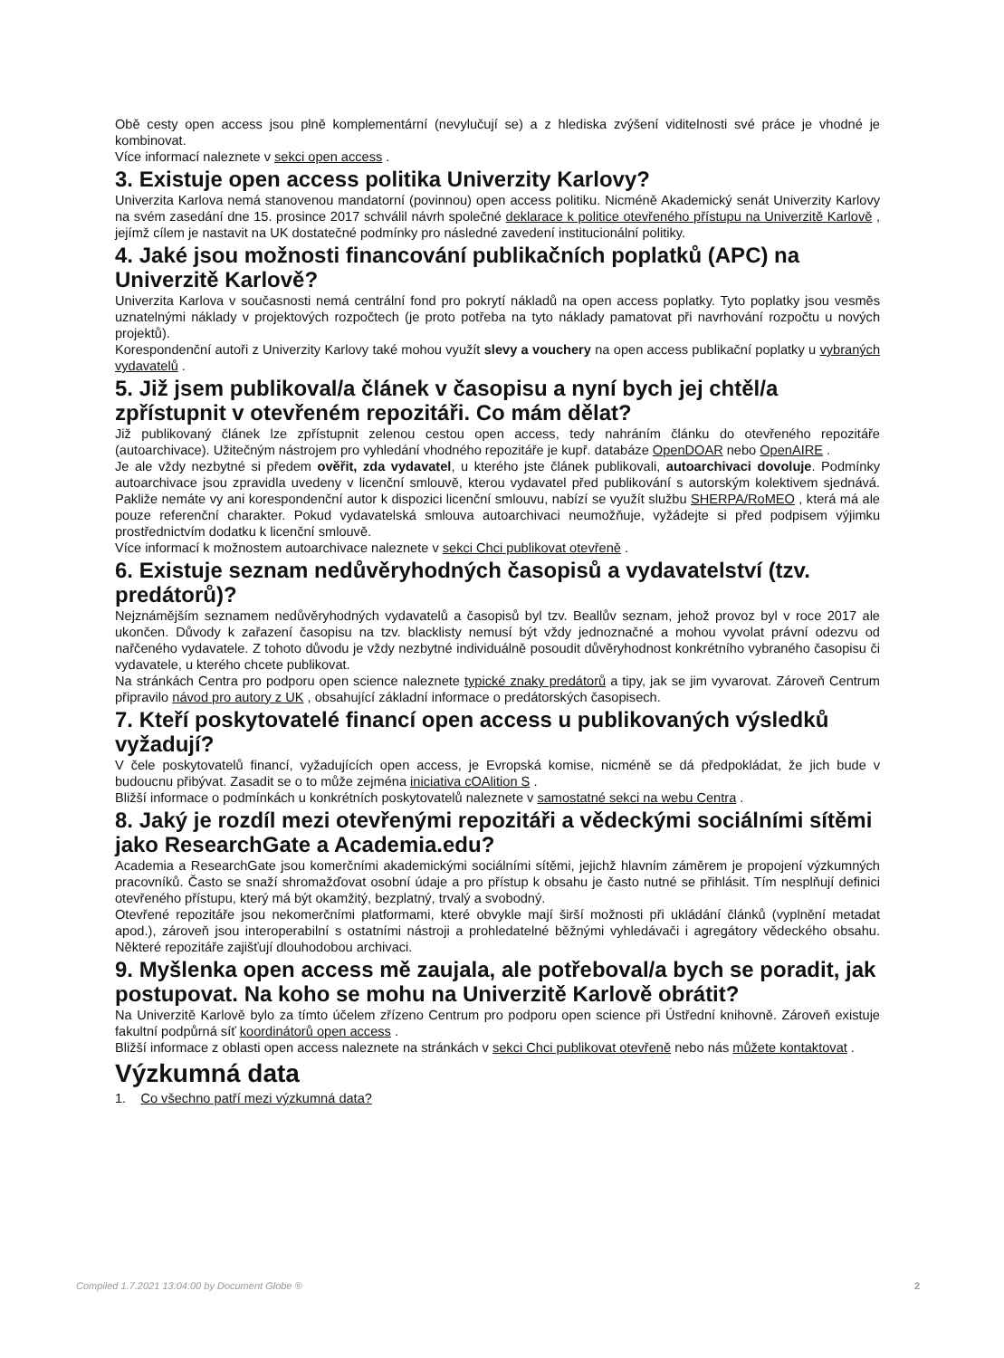Obě cesty open access jsou plně komplementární (nevylučují se) a z hlediska zvýšení viditelnosti své práce je vhodné je kombinovat.
Více informací naleznete v sekci open access .
3. Existuje open access politika Univerzity Karlovy?
Univerzita Karlova nemá stanovenou mandatorní (povinnou) open access politiku. Nicméně Akademický senát Univerzity Karlovy na svém zasedání dne 15. prosince 2017 schválil návrh společné deklarace k politice otevřeného přístupu na Univerzitě Karlově , jejímž cílem je nastavit na UK dostatečné podmínky pro následné zavedení institucionální politiky.
4. Jaké jsou možnosti financování publikačních poplatků (APC) na Univerzitě Karlově?
Univerzita Karlova v současnosti nemá centrální fond pro pokrytí nákladů na open access poplatky. Tyto poplatky jsou vesměs uznatelnými náklady v projektových rozpočtech (je proto potřeba na tyto náklady pamatovat při navrhování rozpočtu u nových projektů).
Korespondenční autoři z Univerzity Karlovy také mohou využít slevy a vouchery na open access publikační poplatky u vybraných vydavatelů .
5. Již jsem publikoval/a článek v časopisu a nyní bych jej chtěl/a zpřístupnit v otevřeném repozitáři. Co mám dělat?
Již publikovaný článek lze zpřístupnit zelenou cestou open access, tedy nahráním článku do otevřeného repozitáře (autoarchivace). Užitečným nástrojem pro vyhledání vhodného repozitáře je kupř. databáze OpenDOAR nebo OpenAIRE .
Je ale vždy nezbytné si předem ověřit, zda vydavatel, u kterého jste článek publikovali, autoarchivaci dovoluje. Podmínky autoarchivace jsou zpravidla uvedeny v licenční smlouvě, kterou vydavatel před publikování s autorským kolektivem sjednává. Pakliže nemáte vy ani korespondenční autor k dispozici licenční smlouvu, nabízí se využít službu SHERPA/RoMEO , která má ale pouze referenční charakter. Pokud vydavatelská smlouva autoarchivaci neumožňuje, vyžádejte si před podpisem výjimku prostřednictvím dodatku k licenční smlouvě.
Více informací k možnostem autoarchivace naleznete v sekci Chci publikovat otevřeně .
6. Existuje seznam nedůvěryhodných časopisů a vydavatelství (tzv. predátorů)?
Nejznámějším seznamem nedůvěryhodných vydavatelů a časopisů byl tzv. Beallův seznam, jehož provoz byl v roce 2017 ale ukončen. Důvody k zařazení časopisu na tzv. blacklisty nemusí být vždy jednoznačné a mohou vyvolat právní odezvu od nařčeného vydavatele. Z tohoto důvodu je vždy nezbytné individuálně posoudit důvěryhodnost konkrétního vybraného časopisu či vydavatele, u kterého chcete publikovat.
Na stránkách Centra pro podporu open science naleznete typické znaky predátorů a tipy, jak se jim vyvarovat. Zároveň Centrum připravilo návod pro autory z UK , obsahující základní informace o predátorských časopisech.
7. Kteří poskytovatelé financí open access u publikovaných výsledků vyžadují?
V čele poskytovatelů financí, vyžadujících open access, je Evropská komise, nicméně se dá předpokládat, že jich bude v budoucnu přibývat. Zasadit se o to může zejména iniciativa cOAlition S .
Bližší informace o podmínkách u konkrétních poskytovatelů naleznete v samostatné sekci na webu Centra .
8. Jaký je rozdíl mezi otevřenými repozitáři a vědeckými sociálními sítěmi jako ResearchGate a Academia.edu?
Academia a ResearchGate jsou komerčními akademickými sociálními sítěmi, jejichž hlavním záměrem je propojení výzkumných pracovníků. Často se snaží shromažďovat osobní údaje a pro přístup k obsahu je často nutné se přihlásit. Tím nesplňují definici otevřeného přístupu, který má být okamžitý, bezplatný, trvalý a svobodný.
Otevřené repozitáře jsou nekomerčními platformami, které obvykle mají širší možnosti při ukládání článků (vyplnění metadat apod.), zároveň jsou interoperabilní s ostatními nástroji a prohledatelné běžnými vyhledávači i agregátory vědeckého obsahu. Některé repozitáře zajišťují dlouhodobou archivaci.
9. Myšlenka open access mě zaujala, ale potřeboval/a bych se poradit, jak postupovat. Na koho se mohu na Univerzitě Karlově obrátit?
Na Univerzitě Karlově bylo za tímto účelem zřízeno Centrum pro podporu open science při Ústřední knihovně. Zároveň existuje fakultní podpůrná síť koordinátorů open access .
Bližší informace z oblasti open access naleznete na stránkách v sekci Chci publikovat otevřeně nebo nás můžete kontaktovat .
Výzkumná data
1. Co všechno patří mezi výzkumná data?
Compiled 1.7.2021 13:04:00 by Document Globe ® 2